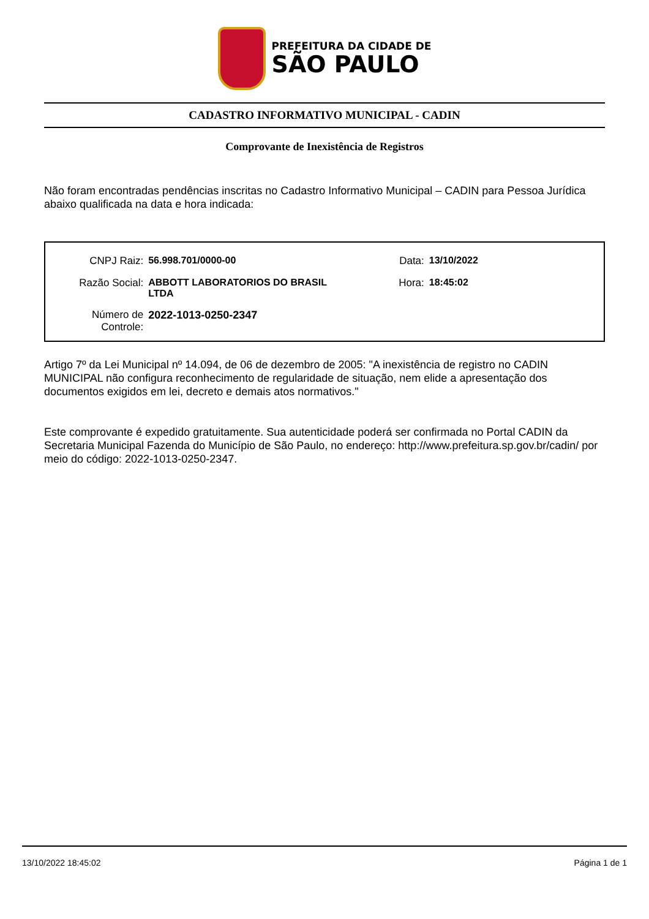PREFEITURA DA CIDADE DE
SÃO PAULO
CADASTRO INFORMATIVO MUNICIPAL - CADIN
Comprovante de Inexistência de Registros
Não foram encontradas pendências inscritas no Cadastro Informativo Municipal – CADIN para Pessoa Jurídica abaixo qualificada na data e hora indicada:
| CNPJ Raiz: | 56.998.701/0000-00 | Data: | 13/10/2022 |
| Razão Social: | ABBOTT LABORATORIOS DO BRASIL LTDA | Hora: | 18:45:02 |
| Número de Controle: | 2022-1013-0250-2347 | | |
Artigo 7º da Lei Municipal nº 14.094, de 06 de dezembro de 2005: "A inexistência de registro no CADIN MUNICIPAL não configura reconhecimento de regularidade de situação, nem elide a apresentação dos documentos exigidos em lei, decreto e demais atos normativos."
Este comprovante é expedido gratuitamente. Sua autenticidade poderá ser confirmada no Portal CADIN da Secretaria Municipal Fazenda do Município de São Paulo, no endereço: http://www.prefeitura.sp.gov.br/cadin/ por meio do código: 2022-1013-0250-2347.
13/10/2022 18:45:02 Página 1 de 1